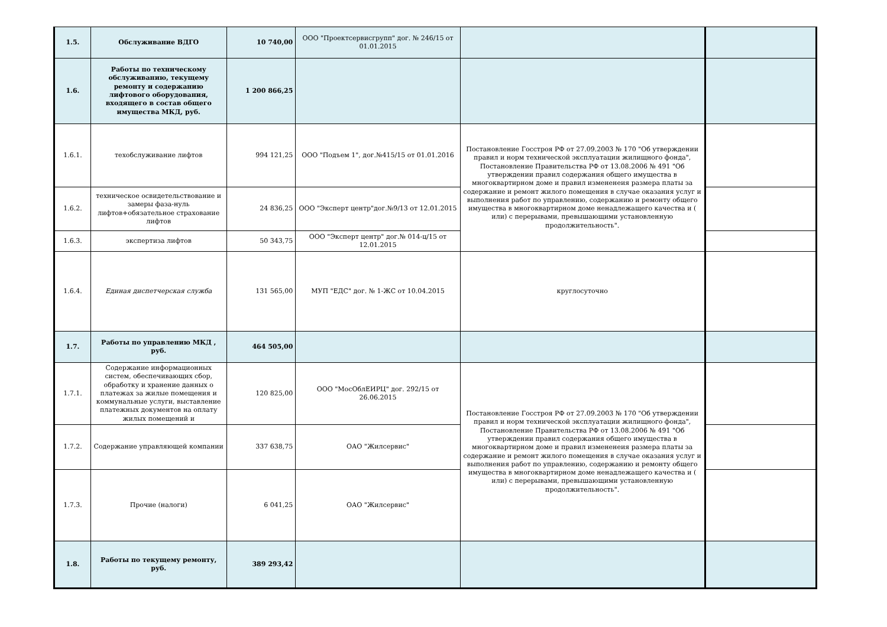| 1.5. | Обслуживание ВДГО | 10 740,00 | ООО "Проектсервисгрупп" дог. № 246/15 от 01.01.2015 | | |
| 1.6. | Работы по техническому обслуживанию, текущему ремонту и содержанию лифтового оборудования, входящего в состав общего имущества МКД, руб. | 1 200 866,25 | | | |
| 1.6.1. | техобслуживание лифтов | 994 121,25 | ООО "Подъем 1", дог.№415/15 от 01.01.2016 | Постановление Госстроя РФ от 27.09.2003 № 170 "Об утверждении правил и норм технической эксплуатации жилищного фонда", Постановление Правительства РФ от 13.08.2006 № 491 "Об утверждении правил содержания общего имущества в многоквартирном доме и правил измененеия размера платы за содержание и ремонт жилого помещения в случае оказания услуг и выполнения работ по управлению, содержанию и ремонту общего имущества в многоквартирном доме ненадлежащего качества и ( или) с перерывами, превышающими установленную продолжительность". | |
| 1.6.2. | техническое освидетельствование и замеры фаза-нуль лифтов+обязательное страхование лифтов | 24 836,25 | ООО "Эксперт центр"дог.№9/13 от 12.01.2015 | | |
| 1.6.3. | экспертиза лифтов | 50 343,75 | ООО "Эксперт центр" дог.№ 014-ц/15 от 12.01.2015 | | |
| 1.6.4. | Единая диспетчерская служба | 131 565,00 | МУП "ЕДС" дог. № 1-ЖС от 10.04.2015 | круглосуточно | |
| 1.7. | Работы по управлению МКД , руб. | 464 505,00 | | | |
| 1.7.1. | Содержание информационных систем, обеспечивающих сбор, обработку и хранение данных о платежах за жилые помещения и коммунальные услуги, выставление платежных документов на оплату жилых помещений и | 120 825,00 | ООО "МосОблЕИРЦ" дог. 292/15 от 26.06.2015 | Постановление Госстроя РФ от 27.09.2003 № 170 "Об утверждении правил и норм технической эксплуатации жилищного фонда", Постановление Правительства РФ от 13.08.2006 № 491 "Об утверждении правил содержания общего имущества в многоквартирном доме и правил измененеия размера платы за содержание и ремонт жилого помещения в случае оказания услуг и выполнения работ по управлению, содержанию и ремонту общего имущества в многоквартирном доме ненадлежащего качества и ( или) с перерывами, превышающими установленную продолжительность". | |
| 1.7.2. | Содержание управляющей компании | 337 638,75 | ОАО "Жилсервис" | | |
| 1.7.3. | Прочие (налоги) | 6 041,25 | ОАО "Жилсервис" | | |
| 1.8. | Работы по текущему ремонту, руб. | 389 293,42 | | | |